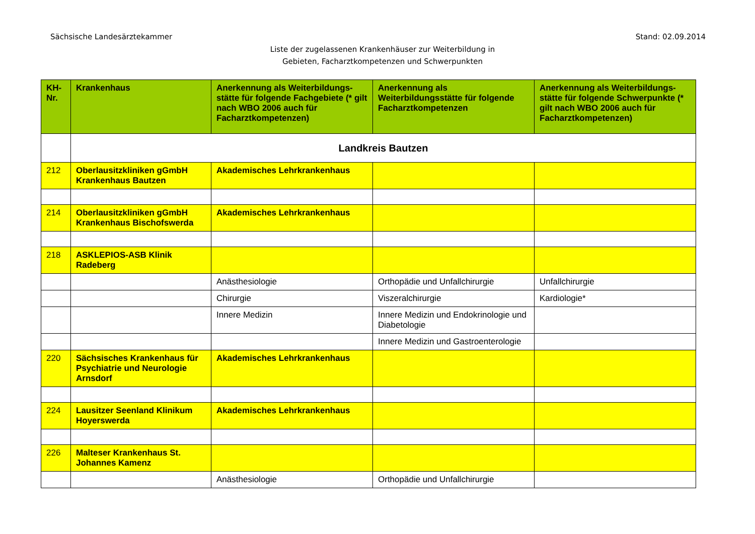Sächsische Landesärztekammer Stand: 02.09.2014
Liste der zugelassenen Krankenhäuser zur Weiterbildung in
Gebieten, Facharztkompetenzen und Schwerpunkten
| KH-Nr. | Krankenhaus | Anerkennung als Weiterbildungs-stätte für folgende Fachgebiete (* gilt nach WBO 2006 auch für Facharztkompetenzen) | Anerkennung als Weiterbildungsstätte für folgende Facharztkompetenzen | Anerkennung als Weiterbildungs-stätte für folgende Schwerpunkte (* gilt nach WBO 2006 auch für Facharztkompetenzen) |
| --- | --- | --- | --- | --- |
| | Landkreis Bautzen | | | |
| 212 | Oberlausitzkliniken gGmbH Krankenhaus Bautzen | Akademisches Lehrkrankenhaus | | |
| 214 | Oberlausitzkliniken gGmbH Krankenhaus Bischofswerda | Akademisches Lehrkrankenhaus | | |
| 218 | ASKLEPIOS-ASB Klinik Radeberg | | | |
| | | Anästhesiologie | Orthopädie und Unfallchirurgie | Unfallchirurgie |
| | | Chirurgie | Viszeralchirurgie | Kardiologie* |
| | | Innere Medizin | Innere Medizin und Endokrinologie und Diabetologie | |
| | | | Innere Medizin und Gastroenterologie | |
| 220 | Sächsisches Krankenhaus für Psychiatrie und Neurologie Arnsdorf | Akademisches Lehrkrankenhaus | | |
| 224 | Lausitzer Seenland Klinikum Hoyerswerda | Akademisches Lehrkrankenhaus | | |
| 226 | Malteser Krankenhaus St. Johannes Kamenz | | | |
| | | Anästhesiologie | Orthopädie und Unfallchirurgie | |